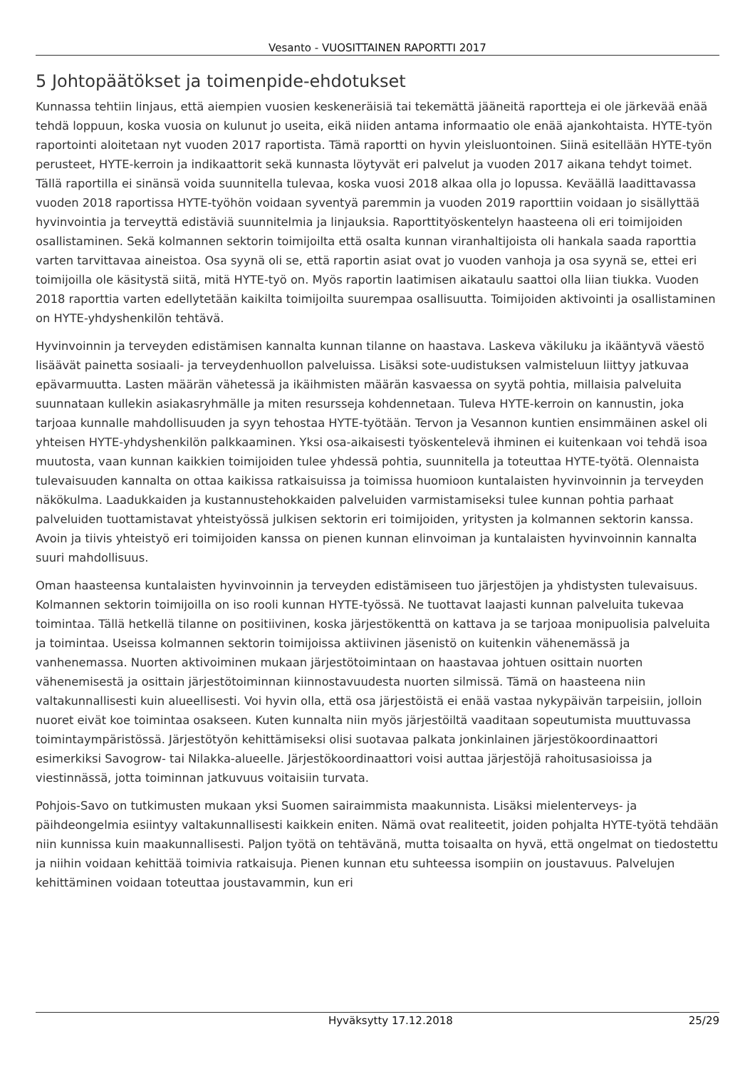Vesanto - VUOSITTAINEN RAPORTTI 2017
5 Johtopäätökset ja toimenpide-ehdotukset
Kunnassa tehtiin linjaus, että aiempien vuosien keskeneräisiä tai tekemättä jääneitä raportteja ei ole järkevää enää tehdä loppuun, koska vuosia on kulunut jo useita, eikä niiden antama informaatio ole enää ajankohtaista. HYTE-työn raportointi aloitetaan nyt vuoden 2017 raportista. Tämä raportti on hyvin yleisluontoinen. Siinä esitellään HYTE-työn perusteet, HYTE-kerroin ja indikaattorit sekä kunnasta löytyvät eri palvelut ja vuoden 2017 aikana tehdyt toimet. Tällä raportilla ei sinänsä voida suunnitella tulevaa, koska vuosi 2018 alkaa olla jo lopussa. Keväällä laadittavassa vuoden 2018 raportissa HYTE-työhön voidaan syventyä paremmin ja vuoden 2019 raporttiin voidaan jo sisällyttää hyvinvointia ja terveyttä edistäviä suunnitelmia ja linjauksia. Raporttityöskentelyn haasteena oli eri toimijoiden osallistaminen. Sekä kolmannen sektorin toimijoilta että osalta kunnan viranhaltijoista oli hankala saada raporttia varten tarvittavaa aineistoa. Osa syynä oli se, että raportin asiat ovat jo vuoden vanhoja ja osa syynä se, ettei eri toimijoilla ole käsitystä siitä, mitä HYTE-työ on. Myös raportin laatimisen aikataulu saattoi olla liian tiukka. Vuoden 2018 raporttia varten edellytetään kaikilta toimijoilta suurempaa osallisuutta. Toimijoiden aktivointi ja osallistaminen on HYTE-yhdyshenkilön tehtävä.
Hyvinvoinnin ja terveyden edistämisen kannalta kunnan tilanne on haastava. Laskeva väkiluku ja ikääntyvä väestö lisäävät painetta sosiaali- ja terveydenhuollon palveluissa. Lisäksi sote-uudistuksen valmisteluun liittyy jatkuvaa epävarmuutta. Lasten määrän vähetessä ja ikäihmisten määrän kasvaessa on syytä pohtia, millaisia palveluita suunnataan kullekin asiakasryhmälle ja miten resursseja kohdennetaan. Tuleva HYTE-kerroin on kannustin, joka tarjoaa kunnalle mahdollisuuden ja syyn tehostaa HYTE-työtään. Tervon ja Vesannon kuntien ensimmäinen askel oli yhteisen HYTE-yhdyshenkilön palkkaaminen. Yksi osa-aikaisesti työskentelevä ihminen ei kuitenkaan voi tehdä isoa muutosta, vaan kunnan kaikkien toimijoiden tulee yhdessä pohtia, suunnitella ja toteuttaa HYTE-työtä. Olennaista tulevaisuuden kannalta on ottaa kaikissa ratkaisuissa ja toimissa huomioon kuntalaisten hyvinvoinnin ja terveyden näkökulma. Laadukkaiden ja kustannustehokkaiden palveluiden varmistamiseksi tulee kunnan pohtia parhaat palveluiden tuottamistavat yhteistyössä julkisen sektorin eri toimijoiden, yritysten ja kolmannen sektorin kanssa. Avoin ja tiivis yhteistyö eri toimijoiden kanssa on pienen kunnan elinvoiman ja kuntalaisten hyvinvoinnin kannalta suuri mahdollisuus.
Oman haasteensa kuntalaisten hyvinvoinnin ja terveyden edistämiseen tuo järjestöjen ja yhdistysten tulevaisuus. Kolmannen sektorin toimijoilla on iso rooli kunnan HYTE-työssä. Ne tuottavat laajasti kunnan palveluita tukevaa toimintaa. Tällä hetkellä tilanne on positiivinen, koska järjestökenttä on kattava ja se tarjoaa monipuolisia palveluita ja toimintaa. Useissa kolmannen sektorin toimijoissa aktiivinen jäsenistö on kuitenkin vähenemässä ja vanhenemassa. Nuorten aktivoiminen mukaan järjestötoimintaan on haastavaa johtuen osittain nuorten vähenemisestä ja osittain järjestötoiminnan kiinnostavuudesta nuorten silmissä. Tämä on haasteena niin valtakunnallisesti kuin alueellisesti. Voi hyvin olla, että osa järjestöistä ei enää vastaa nykypäivän tarpeisiin, jolloin nuoret eivät koe toimintaa osakseen. Kuten kunnalta niin myös järjestöiltä vaaditaan sopeutumista muuttuvassa toimintaympäristössä. Järjestötyön kehittämiseksi olisi suotavaa palkata jonkinlainen järjestökoordinaattori esimerkiksi Savogrow- tai Nilakka-alueelle. Järjestökoordinaattori voisi auttaa järjestöjä rahoitusasioissa ja viestinnässä, jotta toiminnan jatkuvuus voitaisiin turvata.
Pohjois-Savo on tutkimusten mukaan yksi Suomen sairaimmista maakunnista. Lisäksi mielenterveys- ja päihdeongelmia esiintyy valtakunnallisesti kaikkein eniten. Nämä ovat realiteetit, joiden pohjalta HYTE-työtä tehdään niin kunnissa kuin maakunnallisesti. Paljon työtä on tehtävänä, mutta toisaalta on hyvä, että ongelmat on tiedostettu ja niihin voidaan kehittää toimivia ratkaisuja. Pienen kunnan etu suhteessa isompiin on joustavuus. Palvelujen kehittäminen voidaan toteuttaa joustavammin, kun eri
Hyväksytty 17.12.2018 25/29